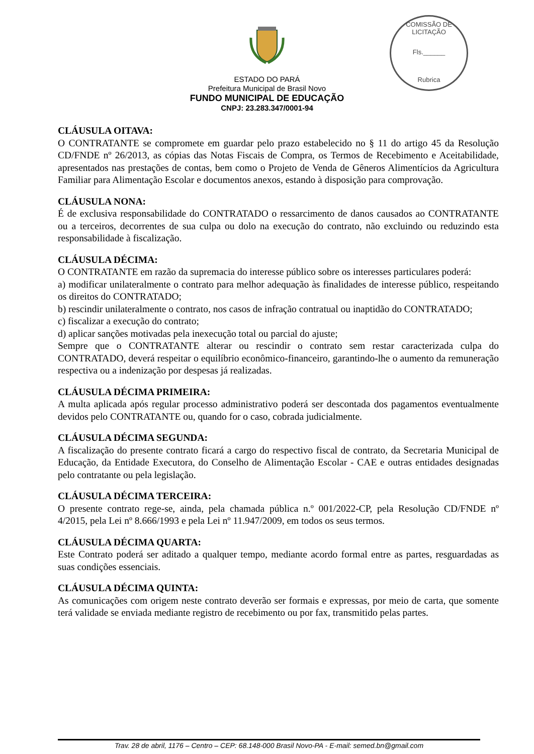ESTADO DO PARÁ
Prefeitura Municipal de Brasil Novo
FUNDO MUNICIPAL DE EDUCAÇÃO
CNPJ: 23.283.347/0001-94
COMISSÃO DE LICITAÇÃO
Fls.______
Rubrica
CLÁUSULA OITAVA:
O CONTRATANTE se compromete em guardar pelo prazo estabelecido no § 11 do artigo 45 da Resolução CD/FNDE nº 26/2013, as cópias das Notas Fiscais de Compra, os Termos de Recebimento e Aceitabilidade, apresentados nas prestações de contas, bem como o Projeto de Venda de Gêneros Alimentícios da Agricultura Familiar para Alimentação Escolar e documentos anexos, estando à disposição para comprovação.
CLÁUSULA NONA:
É de exclusiva responsabilidade do CONTRATADO o ressarcimento de danos causados ao CONTRATANTE ou a terceiros, decorrentes de sua culpa ou dolo na execução do contrato, não excluindo ou reduzindo esta responsabilidade à fiscalização.
CLÁUSULA DÉCIMA:
O CONTRATANTE em razão da supremacia do interesse público sobre os interesses particulares poderá:
a) modificar unilateralmente o contrato para melhor adequação às finalidades de interesse público, respeitando os direitos do CONTRATADO;
b) rescindir unilateralmente o contrato, nos casos de infração contratual ou inaptidão do CONTRATADO;
c) fiscalizar a execução do contrato;
d) aplicar sanções motivadas pela inexecução total ou parcial do ajuste;
Sempre que o CONTRATANTE alterar ou rescindir o contrato sem restar caracterizada culpa do CONTRATADO, deverá respeitar o equilíbrio econômico-financeiro, garantindo-lhe o aumento da remuneração respectiva ou a indenização por despesas já realizadas.
CLÁUSULA DÉCIMA PRIMEIRA:
A multa aplicada após regular processo administrativo poderá ser descontada dos pagamentos eventualmente devidos pelo CONTRATANTE ou, quando for o caso, cobrada judicialmente.
CLÁUSULA DÉCIMA SEGUNDA:
A fiscalização do presente contrato ficará a cargo do respectivo fiscal de contrato, da Secretaria Municipal de Educação, da Entidade Executora, do Conselho de Alimentação Escolar - CAE e outras entidades designadas pelo contratante ou pela legislação.
CLÁUSULA DÉCIMA TERCEIRA:
O presente contrato rege-se, ainda, pela chamada pública n.º 001/2022-CP, pela Resolução CD/FNDE nº 4/2015, pela Lei nº 8.666/1993 e pela Lei nº 11.947/2009, em todos os seus termos.
CLÁUSULA DÉCIMA QUARTA:
Este Contrato poderá ser aditado a qualquer tempo, mediante acordo formal entre as partes, resguardadas as suas condições essenciais.
CLÁUSULA DÉCIMA QUINTA:
As comunicações com origem neste contrato deverão ser formais e expressas, por meio de carta, que somente terá validade se enviada mediante registro de recebimento ou por fax, transmitido pelas partes.
Trav. 28 de abril, 1176 – Centro – CEP: 68.148-000 Brasil Novo-PA - E-mail: semed.bn@gmail.com